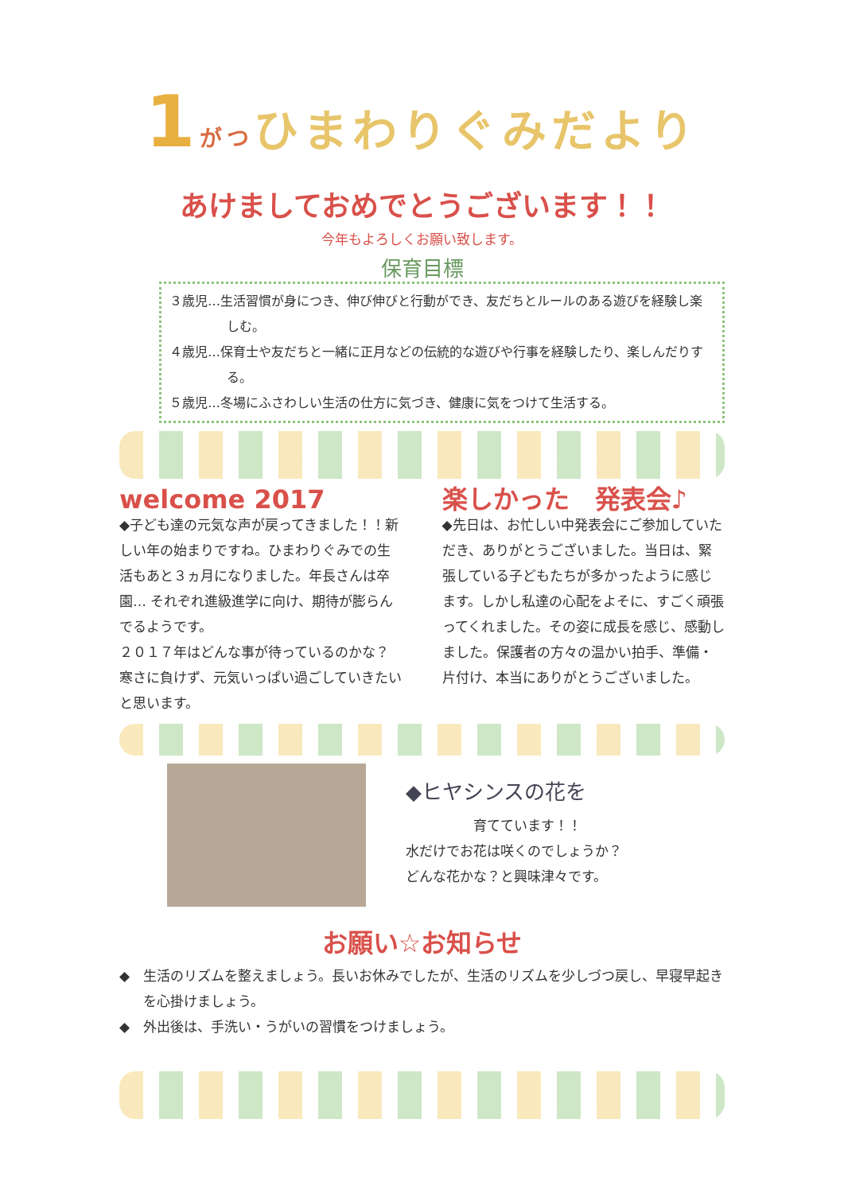1 がつひまわりぐみだより
あけましておめでとうございます！！
今年もよろしくお願い致します。
保育目標
３歳児…生活習慣が身につき、伸び伸びと行動ができ、友だちとルールのある遊びを経験し楽しむ。
４歳児…保育士や友だちと一緒に正月などの伝統的な遊びや行事を経験したり、楽しんだりする。
５歳児…冬場にふさわしい生活の仕方に気づき、健康に気をつけて生活する。
welcome 2017
◆子ども達の元気な声が戻ってきました！！新しい年の始まりですね。ひまわりぐみでの生活もあと３ヵ月になりました。年長さんは卒園… それぞれ進級進学に向け、期待が膨らんでるようです。
２０１７年はどんな事が待っているのかな？寒さに負けず、元気いっぱい過ごしていきたいと思います。
楽しかった　発表会♪
◆先日は、お忙しい中発表会にご参加していただき、ありがとうございました。当日は、緊張している子どもたちが多かったように感じます。しかし私達の心配をよそに、すごく頑張ってくれました。その姿に成長を感じ、感動しました。保護者の方々の温かい拍手、準備・片付け、本当にありがとうございました。
◆ヒヤシンスの花を
　　　　　育てています！！
水だけでお花は咲くのでしょうか？
どんな花かな？と興味津々です。
お願い☆お知らせ
◆　生活のリズムを整えましょう。長いお休みでしたが、生活のリズムを少しづつ戻し、早寝早起きを心掛けましょう。
◆　外出後は、手洗い・うがいの習慣をつけましょう。